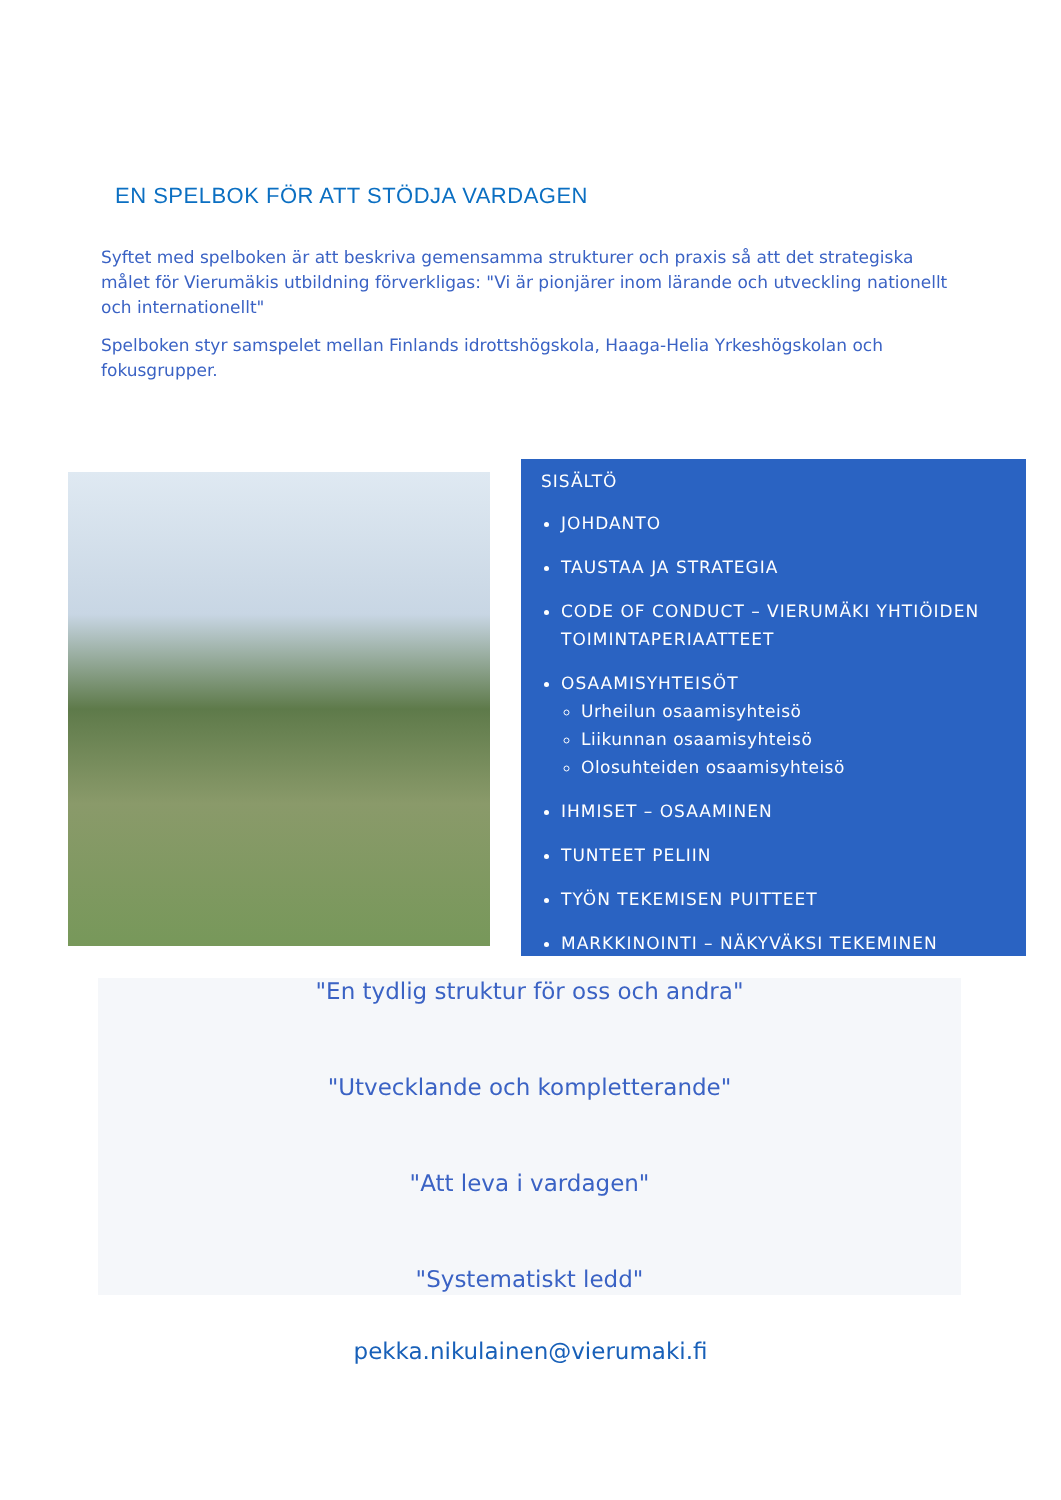EN SPELBOK FÖR ATT STÖDJA VARDAGEN
Syftet med spelboken är att beskriva gemensamma strukturer och praxis så att det strategiska målet för Vierumäkis utbildning förverkligas: "Vi är pionjärer inom lärande och utveckling nationellt och internationellt"
Spelboken styr samspelet mellan Finlands idrottshögskola, Haaga-Helia Yrkeshögskolan och fokusgrupper.
SISÄLTÖ
JOHDANTO
TAUSTAA JA STRATEGIA
CODE OF CONDUCT – VIERUMÄKI YHTIÖIDEN TOIMINTAPERIAATTEET
OSAAMISYHTEISÖT
Urheilun osaamisyhteisö
Liikunnan osaamisyhteisö
Olosuhteiden osaamisyhteisö
IHMISET – OSAAMINEN
TUNTEET PELIIN
TYÖN TEKEMISEN PUITTEET
MARKKINOINTI – NÄKYVÄKSI TEKEMINEN
"En tydlig struktur för oss och andra"
"Utvecklande och kompletterande"
"Att leva i vardagen"
"Systematiskt ledd"
pekka.nikulainen@vierumaki.fi